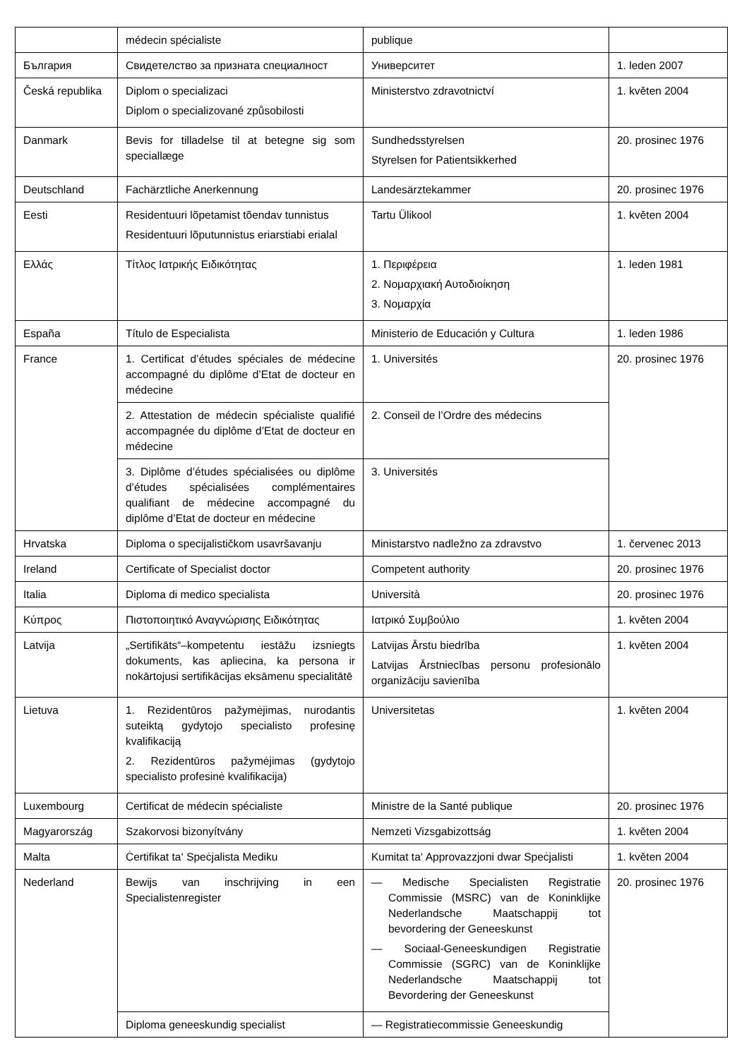| | médecin spécialiste | publique | |
| България | Свидетелство за призната специалност | Университет | 1. leden 2007 |
| Česká republika | Diplom o specializaci Diplom o specializované způsobilosti | Ministerstvo zdravotnictví | 1. květen 2004 |
| Danmark | Bevis for tilladelse til at betegne sig som speciallæge | Sundhedsstyrelsen Styrelsen for Patientsikkerhed | 20. prosinec 1976 |
| Deutschland | Fachärztliche Anerkennung | Landesärztekammer | 20. prosinec 1976 |
| Eesti | Residentuuri lõpetamist tõendav tunnistus Residentuuri lõputunnistus eriarstiabi erialal | Tartu Ülikool | 1. květen 2004 |
| Ελλάς | Τίτλος Ιατρικής Ειδικότητας | 1. Περιφέρεια 2. Νομαρχιακή Αυτοδιοίκηση 3. Νομαρχία | 1. leden 1981 |
| España | Título de Especialista | Ministerio de Educación y Cultura | 1. leden 1986 |
| France | 1. Certificat d’études spéciales de médecine accompagné du diplôme d’Etat de docteur en médecine | 1. Universités | 20. prosinec 1976 |
| | 2. Attestation de médecin spécialiste qualifié accompagnée du diplôme d’Etat de docteur en médecine | 2. Conseil de l’Ordre des médecins | |
| | 3. Diplôme d’études spécialisées ou diplôme d’études spécialisées complémentaires qualifiant de médecine accompagné du diplôme d’Etat de docteur en médecine | 3. Universités | |
| Hrvatska | Diploma o specijalističkom usavršavanju | Ministarstvo nadležno za zdravstvo | 1. červenec 2013 |
| Ireland | Certificate of Specialist doctor | Competent authority | 20. prosinec 1976 |
| Italia | Diploma di medico specialista | Università | 20. prosinec 1976 |
| Κύπρος | Πιστοποιητικό Αναγνώρισης Ειδικότητας | Ιατρικό Συμβούλιο | 1. květen 2004 |
| Latvija | „Sertifikāts“–kompetentu iestāžu izsniegts dokuments, kas apliecina, ka persona ir nokārtojusi sertifikācijas eksāmenu specialitātē | Latvijas Ārstu biedrība Latvijas Ārstniecības personu profesionālo organizāciju savienība | 1. květen 2004 |
| Lietuva | 1. Rezidentūros pažymėjimas, nurodantis suteiktą gydytojo specialisto profesinę kvalifikaciją 2. Rezidentūros pažymėjimas (gydytojo specialisto profesinė kvalifikacija) | Universitetas | 1. květen 2004 |
| Luxembourg | Certificat de médecin spécialiste | Ministre de la Santé publique | 20. prosinec 1976 |
| Magyarország | Szakorvosi bizonyítvány | Nemzeti Vizsgabizottság | 1. květen 2004 |
| Malta | Ċertifikat ta‘ Speċjalista Mediku | Kumitat ta‘ Approvazzjoni dwar Speċjalisti | 1. květen 2004 |
| Nederland | Bewijs van inschrijving in een Specialistenregister | — Medische Specialisten Registratie Commissie (MSRC) van de Koninklijke Nederlandsche Maatschappij tot bevordering der Geneeskunst — Sociaal-Geneeskundigen Registratie Commissie (SGRC) van de Koninklijke Nederlandsche Maatschappij tot Bevordering der Geneeskunst | 20. prosinec 1976 |
| | Diploma geneeskundig specialist | — Registratiecommissie Geneeskundig | |